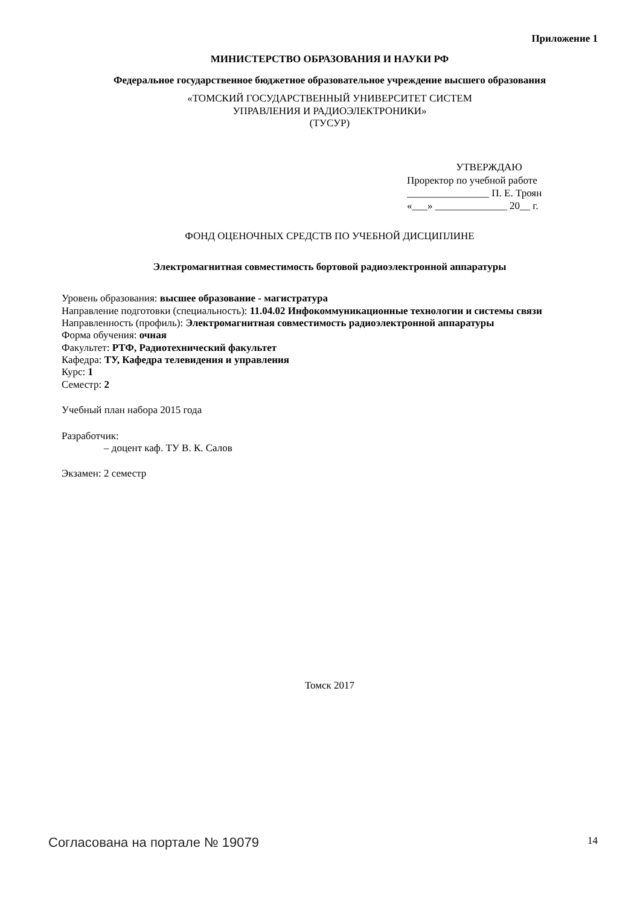Приложение 1
МИНИСТЕРСТВО ОБРАЗОВАНИЯ И НАУКИ РФ
Федеральное государственное бюджетное образовательное учреждение высшего образования
«ТОМСКИЙ ГОСУДАРСТВЕННЫЙ УНИВЕРСИТЕТ СИСТЕМ
УПРАВЛЕНИЯ И РАДИОЭЛЕКТРОНИКИ»
(ТУСУР)
УТВЕРЖДАЮ
Проректор по учебной работе
________________ П. Е. Троян
«___» ______________ 20__ г.
ФОНД ОЦЕНОЧНЫХ СРЕДСТВ ПО УЧЕБНОЙ ДИСЦИПЛИНЕ
Электромагнитная совместимость бортовой радиоэлектронной аппаратуры
Уровень образования: высшее образование - магистратура
Направление подготовки (специальность): 11.04.02 Инфокоммуникационные технологии и системы связи
Направленность (профиль): Электромагнитная совместимость радиоэлектронной аппаратуры
Форма обучения: очная
Факультет: РТФ, Радиотехнический факультет
Кафедра: ТУ, Кафедра телевидения и управления
Курс: 1
Семестр: 2
Учебный план набора 2015 года
Разработчик:
– доцент каф. ТУ В. К. Салов
Экзамен: 2 семестр
Томск 2017
Согласована на портале № 19079 14